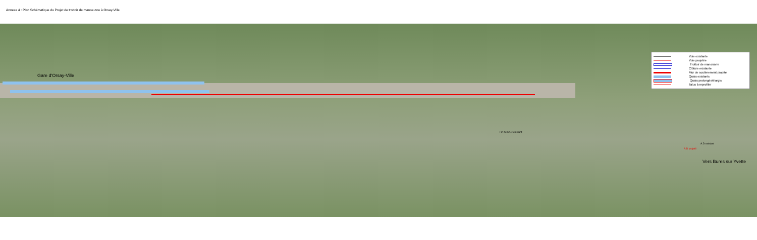Annexe 4 : Plan Schématique du Projet de trottoir de manoeuvre à Orsay-Ville
Gare d'Orsay-Ville
Vers Bures sur Yvette
Fin de l'A.D existant
A.D existant
A.D projeté
Voie existante
Voie projetée
Trottoir de manœuvre
Clôture existante
Mur de soutènement projeté
Quais existants
Quais prolongés/élargis
Talus à reprofiler